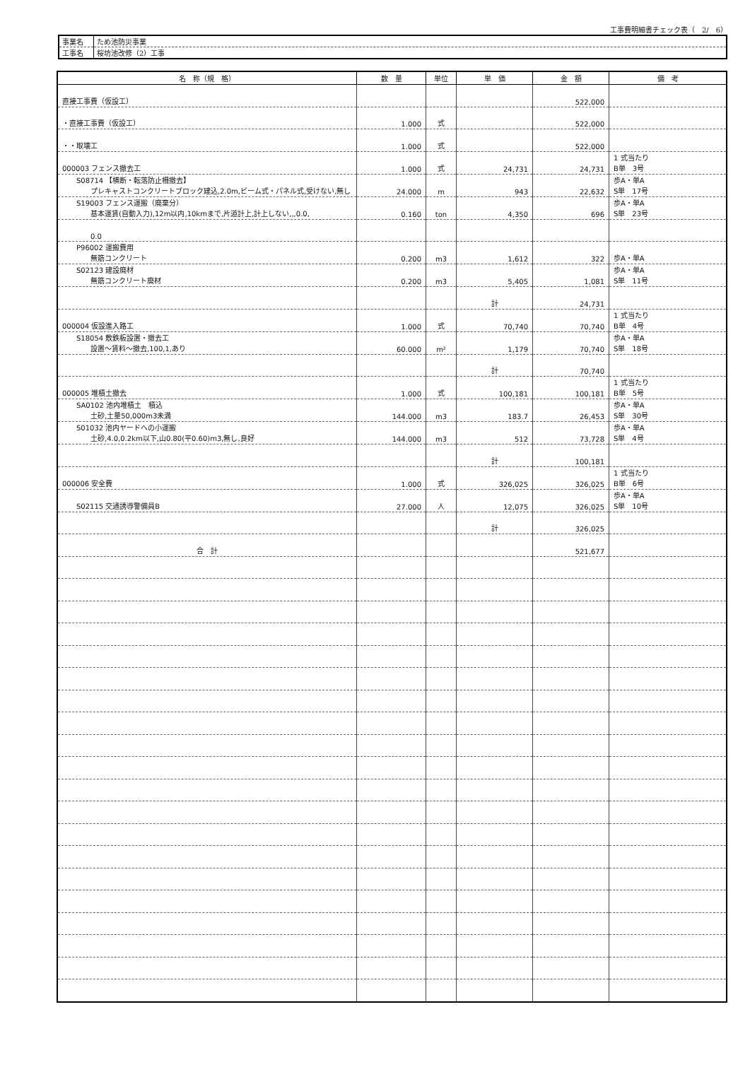工事費明細書チェック表（　2/　6）
| 事業名 | ため池防災事業 |
| 工事名 | 桜坊池改修（2）工事 |
| 名 称（規 格） | 数 量 | 単位 | 単 価 | 金 額 | 備 考 |
| --- | --- | --- | --- | --- | --- |
| 直接工事費（仮設工） | | | | 522,000 | |
| ・直接工事費（仮設工） | 1.000 | 式 | | 522,000 | |
| ・・取壊工 | 1.000 | 式 | | 522,000 | |
| 000003 フェンス撤去工 | 1.000 | 式 | 24,731 | 24,731 | 1 式当たり B単 3号 |
| S08714 【横断・転落防止柵撤去】 プレキャストコンクリートブロック建込,2.0m,ビーム式・パネル式,受けない,無し | 24.000 | m | 943 | 22,632 | 歩A・単A S単 17号 |
| S19003 フェンス運搬（廃棄分） 基本運賃(自動入力),12m以内,10kmまで,片道計上,計上しない,,,0.0, | 0.160 | ton | 4,350 | 696 | 歩A・単A S単 23号 |
| 0.0 | | | | | |
| P96002 運搬費用 無筋コンクリート | 0.200 | m3 | 1,612 | 322 | 歩A・単A |
| S02123 建設廃材 無筋コンクリート廃材 | 0.200 | m3 | 5,405 | 1,081 | 歩A・単A S単 11号 |
| | | | 計 | 24,731 | |
| 000004 仮設進入路工 | 1.000 | 式 | 70,740 | 70,740 | 1 式当たり B単 4号 |
| S18054 敷鉄板設置・撤去工 設置～賃料～撤去,100,1,あり | 60.000 | m² | 1,179 | 70,740 | 歩A・単A S単 18号 |
| | | | 計 | 70,740 | |
| 000005 堆積土撤去 | 1.000 | 式 | 100,181 | 100,181 | 1 式当たり B単 5号 |
| SA0102 池内堆積土 積込 土砂,土量50,000m3未満 | 144.000 | m3 | 183.7 | 26,453 | 歩A・単A S単 30号 |
| S01032 池内ヤードへの小運搬 土砂,4.0,0.2km以下,山0.80(平0.60)m3,無し,良好 | 144.000 | m3 | 512 | 73,728 | 歩A・単A S単 4号 |
| | | | 計 | 100,181 | |
| 000006 安全費 | 1.000 | 式 | 326,025 | 326,025 | 1 式当たり B単 6号 |
| S02115 交通誘導警備員B | 27.000 | 人 | 12,075 | 326,025 | 歩A・単A S単 10号 |
| | | | 計 | 326,025 | |
| 合 計 | | | | 521,677 | |